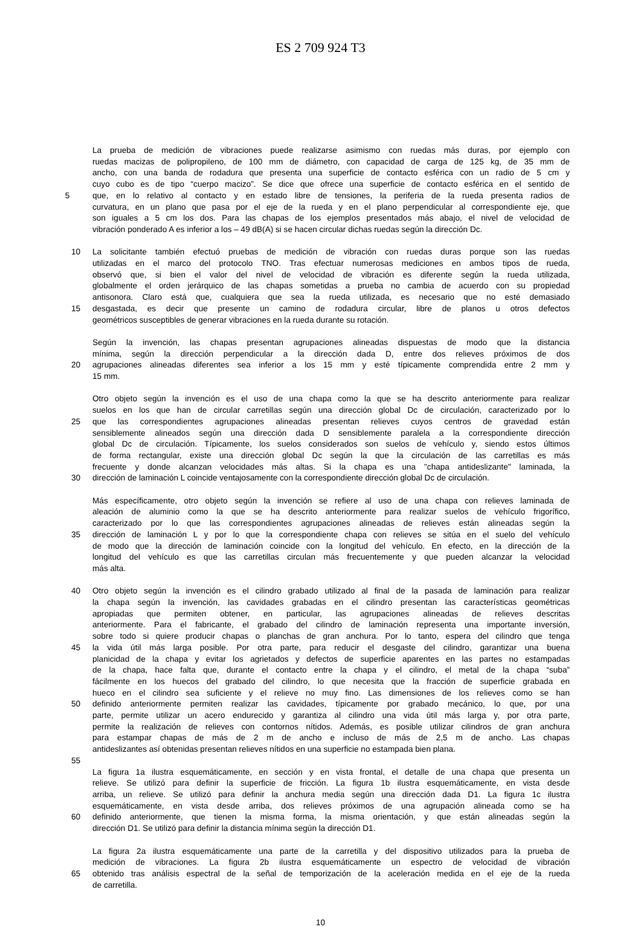ES 2 709 924 T3
La prueba de medición de vibraciones puede realizarse asimismo con ruedas más duras, por ejemplo con
ruedas macizas de polipropileno, de 100 mm de diámetro, con capacidad de carga de 125 kg, de 35 mm de
ancho, con una banda de rodadura que presenta una superficie de contacto esférica con un radio de 5 cm y
cuyo cubo es de tipo “cuerpo macizo”. Se dice que ofrece una superficie de contacto esférica en el sentido de
5 que, en lo relativo al contacto y en estado libre de tensiones, la periferia de la rueda presenta radios de
curvatura, en un plano que pasa por el eje de la rueda y en el plano perpendicular al correspondiente eje, que
son iguales a 5 cm los dos. Para las chapas de los ejemplos presentados más abajo, el nivel de velocidad de
vibración ponderado A es inferior a los – 49 dB(A) si se hacen circular dichas ruedas según la dirección Dc.
10 La solicitante también efectuó pruebas de medición de vibración con ruedas duras porque son las ruedas
utilizadas en el marco del protocolo TNO. Tras efectuar numerosas mediciones en ambos tipos de rueda,
observó que, si bien el valor del nivel de velocidad de vibración es diferente según la rueda utilizada,
globalmente el orden jerárquico de las chapas sometidas a prueba no cambia de acuerdo con su propiedad
antisonora. Claro está que, cualquiera que sea la rueda utilizada, es necesario que no esté demasiado
15 desgastada, es decir que presente un camino de rodadura circular, libre de planos u otros defectos
geométricos susceptibles de generar vibraciones en la rueda durante su rotación.
Según la invención, las chapas presentan agrupaciones alineadas dispuestas de modo que la distancia
mínima, según la dirección perpendicular a la dirección dada D, entre dos relieves próximos de dos
20 agrupaciones alineadas diferentes sea inferior a los 15 mm y esté típicamente comprendida entre 2 mm y
15 mm.
Otro objeto según la invención es el uso de una chapa como la que se ha descrito anteriormente para realizar
suelos en los que han de circular carretillas según una dirección global Dc de circulación, caracterizado por lo
25 que las correspondientes agrupaciones alineadas presentan relieves cuyos centros de gravedad están
sensiblemente alineados según una dirección dada D sensiblemente paralela a la correspondiente dirección
global Dc de circulación. Típicamente, los suelos considerados son suelos de vehículo y, siendo estos últimos
de forma rectangular, existe una dirección global Dc según la que la circulación de las carretillas es más
frecuente y donde alcanzan velocidades más altas. Si la chapa es una "chapa antideslizante" laminada, la
30 dirección de laminación L coincide ventajosamente con la correspondiente dirección global Dc de circulación.
Más específicamente, otro objeto según la invención se refiere al uso de una chapa con relieves laminada de
aleación de aluminio como la que se ha descrito anteriormente para realizar suelos de vehículo frigorífico,
caracterizado por lo que las correspondientes agrupaciones alineadas de relieves están alineadas según la
35 dirección de laminación L y por lo que la correspondiente chapa con relieves se sitúa en el suelo del vehículo
de modo que la dirección de laminación coincide con la longitud del vehículo. En efecto, en la dirección de la
longitud del vehículo es que las carretillas circulan más frecuentemente y que pueden alcanzar la velocidad
más alta.
40 Otro objeto según la invención es el cilindro grabado utilizado al final de la pasada de laminación para realizar
la chapa según la invención, las cavidades grabadas en el cilindro presentan las características geométricas
apropiadas que permiten obtener, en particular, las agrupaciones alineadas de relieves descritas
anteriormente. Para el fabricante, el grabado del cilindro de laminación representa una importante inversión,
sobre todo si quiere producir chapas o planchas de gran anchura. Por lo tanto, espera del cilindro que tenga
45 la vida útil más larga posible. Por otra parte, para reducir el desgaste del cilindro, garantizar una buena
planicidad de la chapa y evitar los agrietados y defectos de superficie aparentes en las partes no estampadas
de la chapa, hace falta que, durante el contacto entre la chapa y el cilindro, el metal de la chapa “suba”
fácilmente en los huecos del grabado del cilindro, lo que necesita que la fracción de superficie grabada en
hueco en el cilindro sea suficiente y el relieve no muy fino. Las dimensiones de los relieves como se han
50 definido anteriormente permiten realizar las cavidades, típicamente por grabado mecánico, lo que, por una
parte, permite utilizar un acero endurecido y garantiza al cilindro una vida útil más larga y, por otra parte,
permite la realización de relieves con contornos nítidos. Además, es posible utilizar cilindros de gran anchura
para estampar chapas de más de 2 m de ancho e incluso de más de 2,5 m de ancho. Las chapas
antideslizantes así obtenidas presentan relieves nítidos en una superficie no estampada bien plana.
55
La figura 1a ilustra esquemáticamente, en sección y en vista frontal, el detalle de una chapa que presenta un
relieve. Se utilizó para definir la superficie de fricción. La figura 1b ilustra esquemáticamente, en vista desde
arriba, un relieve. Se utilizó para definir la anchura media según una dirección dada D1. La figura 1c ilustra
esquemáticamente, en vista desde arriba, dos relieves próximos de una agrupación alineada como se ha
60 definido anteriormente, que tienen la misma forma, la misma orientación, y que están alineadas según la
dirección D1. Se utilizó para definir la distancia mínima según la dirección D1.
La figura 2a ilustra esquemáticamente una parte de la carretilla y del dispositivo utilizados para la prueba de
medición de vibraciones. La figura 2b ilustra esquemáticamente un espectro de velocidad de vibración
65 obtenido tras análisis espectral de la señal de temporización de la aceleración medida en el eje de la rueda
de carretilla.
10